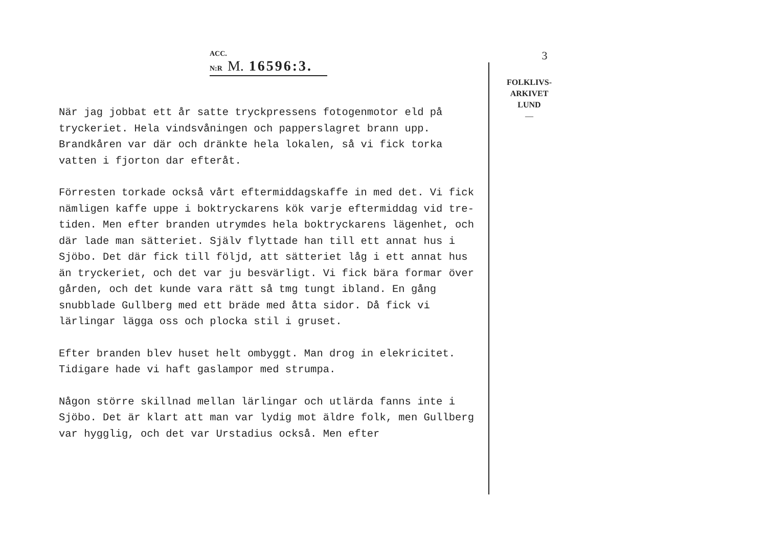ACC. N:R M. 16596:3.
När jag jobbat ett år satte tryckpressens fotogenmotor eld på tryckeriet. Hela vindsvåningen och papperslagret brann upp. Brandkåren var där och dränkte hela lokalen, så vi fick torka vatten i fjorton dar efteråt.
Förresten torkade också vårt eftermiddagskaffe in med det. Vi fick nämligen kaffe uppe i boktryckarens kök varje eftermiddag vid tre-tiden. Men efter branden utrymdes hela boktryckarens lägenhet, och där lade man sätteriet. Själv flyttade han till ett annat hus i Sjöbo. Det där fick till följd, att sätteriet låg i ett annat hus än tryckeriet, och det var ju besvärligt. Vi fick bära formar över gården, och det kunde vara rätt så tmg tungt ibland. En gång snubblade Gullberg med ett bräde med åtta sidor. Då fick vi lärlingar lägga oss och plocka stil i gruset.
Efter branden blev huset helt ombyggt. Man drog in elekricitet. Tidigare hade vi haft gaslampor med strumpa.
Någon större skillnad mellan lärlingar och utlärda fanns inte i Sjöbo. Det är klart att man var lydig mot äldre folk, men Gullberg var hygglig, och det var Urstadius också. Men efter
3
FOLKLIVS-
ARKIVET
LUND
—